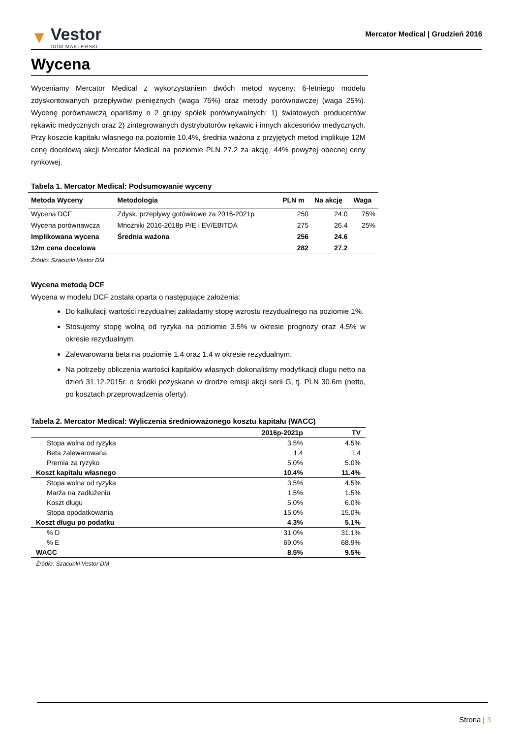▼ Vestor
DOM MAKLERSKI
Mercator Medical | Grudzień 2016
Wycena
Wyceniamy Mercator Medical z wykorzystaniem dwóch metod wyceny: 6-letniego modelu zdyskontowanych przepływów pieniężnych (waga 75%) oraz metody porównawczej (waga 25%). Wycenę porównawczą oparliśmy o 2 grupy spółek porównywalnych: 1) światowych producentów rękawic medycznych oraz 2) zintegrowanych dystrybutorów rękawic i innych akcesoriów medycznych. Przy koszcie kapitału własnego na poziomie 10.4%, średnia ważona z przyjętych metod implikuje 12M cenę docelową akcji Mercator Medical na poziomie PLN 27.2 za akcję, 44% powyżej obecnej ceny rynkowej.
Tabela 1. Mercator Medical: Podsumowanie wyceny
| Metoda Wyceny | Metodologia | PLN m | Na akcję | Waga |
| --- | --- | --- | --- | --- |
| Wycena DCF | Zdysk. przepływy gotówkowe za 2016-2021p | 250 | 24.0 | 75% |
| Wycena porównawcza | Mnożniki 2016-2018p P/E i EV/EBITDA | 275 | 26.4 | 25% |
| Implikowana wycena | Średnia ważona | 256 | 24.6 | |
| 12m cena docelowa | | 282 | 27.2 | |
Źródło: Szacunki Vestor DM
Wycena metodą DCF
Wycena w modelu DCF została oparta o następujące założenia:
Do kalkulacji wartości rezydualnej zakładamy stopę wzrostu rezydualnego na poziomie 1%.
Stosujemy stopę wolną od ryzyka na poziomie 3.5% w okresie prognozy oraz 4.5% w okresie rezydualnym.
Zalewarowana beta na poziomie 1.4 oraz 1.4 w okresie rezydualnym.
Na potrzeby obliczenia wartości kapitałów własnych dokonaliśmy modyfikacji długu netto na dzień 31.12.2015r. o środki pozyskane w drodze emisji akcji serii G, tj. PLN 30.6m (netto, po kosztach przeprowadzenia oferty).
Tabela 2. Mercator Medical: Wyliczenia średnioważonego kosztu kapitału (WACC)
| | 2016p-2021p | TV |
| --- | --- | --- |
| Stopa wolna od ryzyka | 3.5% | 4.5% |
| Beta zalewarowana | 1.4 | 1.4 |
| Premia za ryzyko | 5.0% | 5.0% |
| Koszt kapitału własnego | 10.4% | 11.4% |
| Stopa wolna od ryzyka | 3.5% | 4.5% |
| Marża na zadłużeniu | 1.5% | 1.5% |
| Koszt długu | 5.0% | 6.0% |
| Stopa opodatkowania | 15.0% | 15.0% |
| Koszt długu po podatku | 4.3% | 5.1% |
| % D | 31.0% | 31.1% |
| % E | 69.0% | 68.9% |
| WACC | 8.5% | 9.5% |
Źródło: Szacunki Vestor DM
Strona | 3